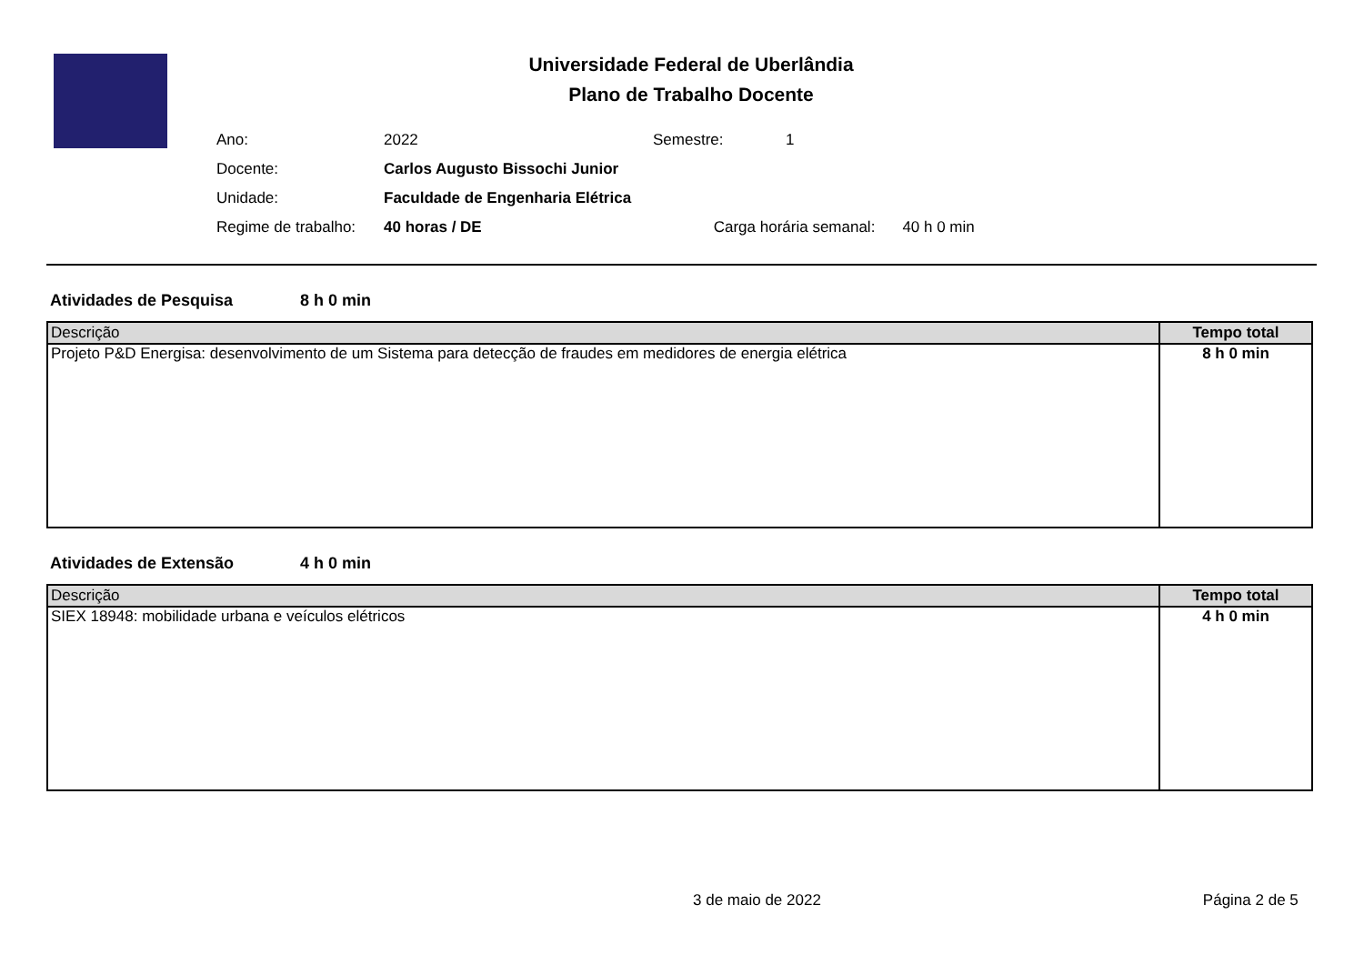Universidade Federal de Uberlândia
Plano de Trabalho Docente
| Ano: | 2022 | Semestre: | 1 |
| Docente: | Carlos Augusto Bissochi Junior | | |
| Unidade: | Faculdade de Engenharia Elétrica | | |
| Regime de trabalho: | 40 horas / DE Carga horária semanal: 40 h 0 min | | |
Atividades de Pesquisa 8 h 0 min
| Descrição | Tempo total |
| --- | --- |
| Projeto P&D Energisa: desenvolvimento de um Sistema para detecção de fraudes em medidores de energia elétrica | 8 h 0 min |
Atividades de Extensão 4 h 0 min
| Descrição | Tempo total |
| --- | --- |
| SIEX 18948: mobilidade urbana e veículos elétricos | 4 h 0 min |
3 de maio de 2022 Página 2 de 5